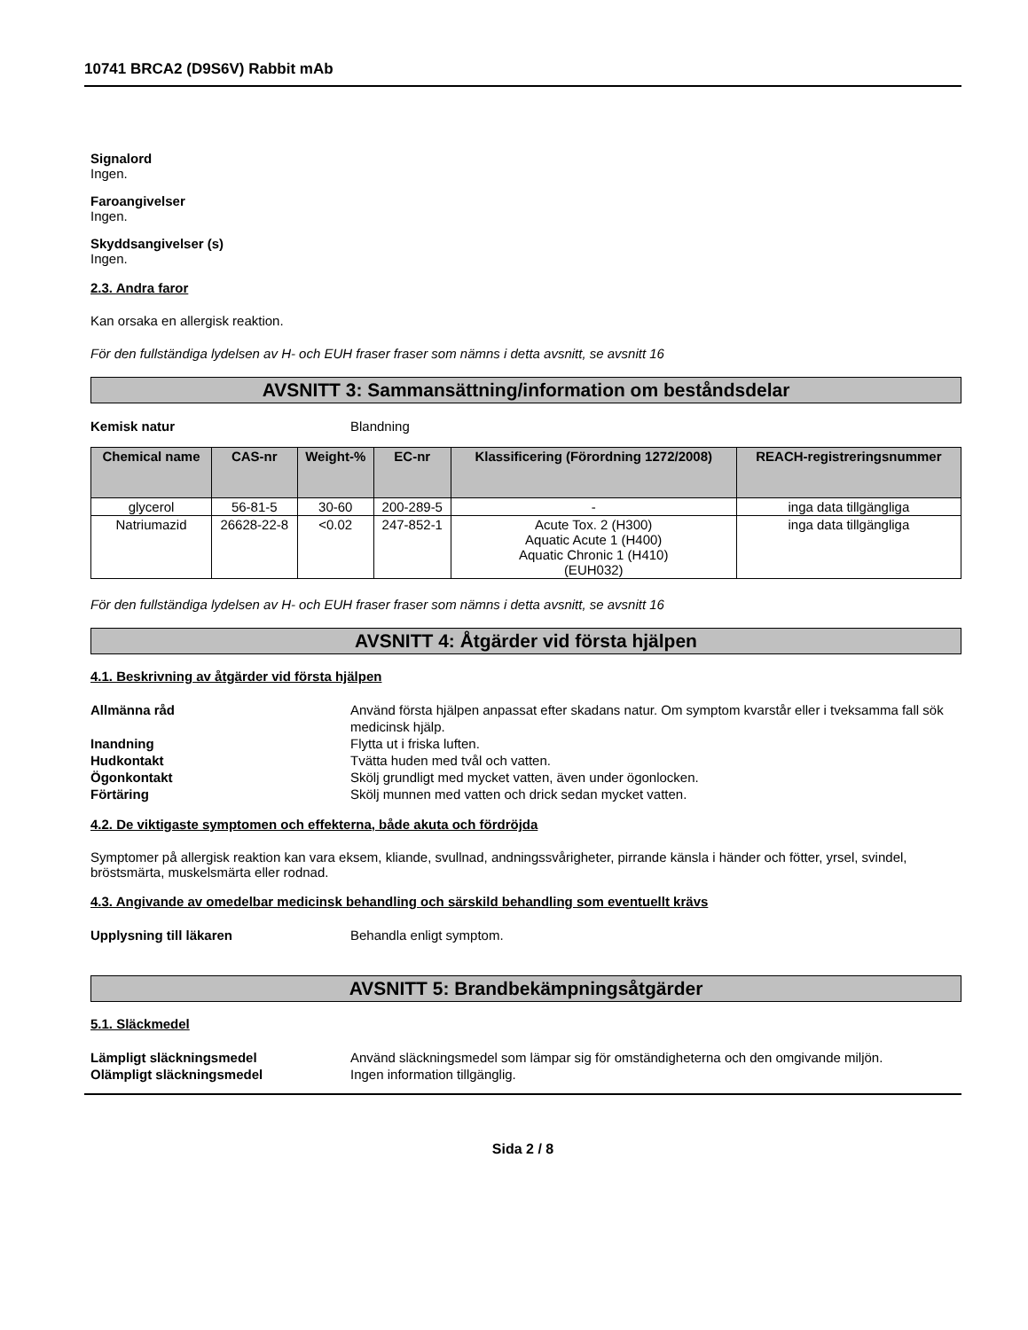10741 BRCA2 (D9S6V) Rabbit mAb
Signalord
Ingen.
Faroangivelser
Ingen.
Skyddsangivelser (s)
Ingen.
2.3. Andra faror
Kan orsaka en allergisk reaktion.
För den fullständiga lydelsen av H- och EUH fraser fraser som nämns i detta avsnitt, se avsnitt 16
AVSNITT 3: Sammansättning/information om beståndsdelar
Kemisk natur Blandning
| Chemical name | CAS-nr | Weight-% | EC-nr | Klassificering (Förordning 1272/2008) | REACH-registreringsnummer |
| --- | --- | --- | --- | --- | --- |
| glycerol | 56-81-5 | 30-60 | 200-289-5 | - | inga data tillgängliga |
| Natriumazid | 26628-22-8 | <0.02 | 247-852-1 | Acute Tox. 2 (H300) Aquatic Acute 1 (H400) Aquatic Chronic 1 (H410) (EUH032) | inga data tillgängliga |
För den fullständiga lydelsen av H- och EUH fraser fraser som nämns i detta avsnitt, se avsnitt 16
AVSNITT 4: Åtgärder vid första hjälpen
4.1. Beskrivning av åtgärder vid första hjälpen
Allmänna råd Använd första hjälpen anpassat efter skadans natur. Om symptom kvarstår eller i tveksamma fall sök medicinsk hjälp.
Inandning Flytta ut i friska luften.
Hudkontakt Tvätta huden med tvål och vatten.
Ögonkontakt Skölj grundligt med mycket vatten, även under ögonlocken.
Förtäring Skölj munnen med vatten och drick sedan mycket vatten.
4.2. De viktigaste symptomen och effekterna, både akuta och fördröjda
Symptomer på allergisk reaktion kan vara eksem, kliande, svullnad, andningssvårigheter, pirrande känsla i händer och fötter, yrsel, svindel, bröstsmärta, muskelsmärta eller rodnad.
4.3. Angivande av omedelbar medicinsk behandling och särskild behandling som eventuellt krävs
Upplysning till läkaren Behandla enligt symptom.
AVSNITT 5: Brandbekämpningsåtgärder
5.1. Släckmedel
Lämpligt släckningsmedel Använd släckningsmedel som lämpar sig för omständigheterna och den omgivande miljön.
Olämpligt släckningsmedel Ingen information tillgänglig.
Sida 2 / 8